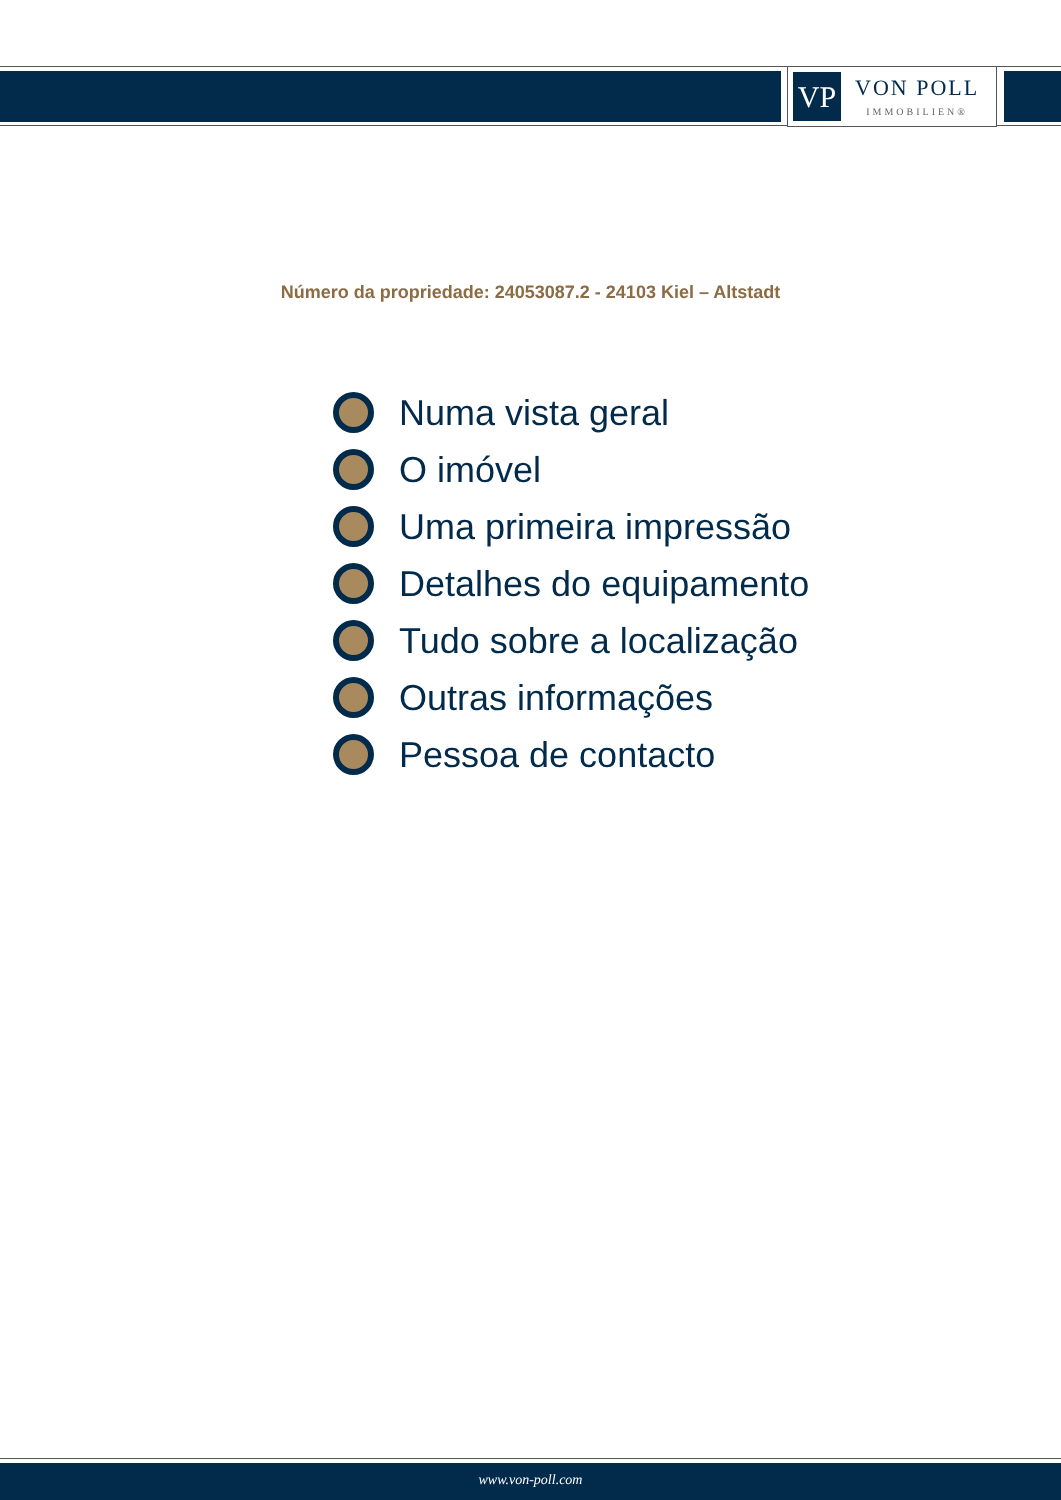VP
VON POLL
IMMOBILIEN®
Número da propriedade: 24053087.2 - 24103 Kiel – Altstadt
Numa vista geral
O imóvel
Uma primeira impressão
Detalhes do equipamento
Tudo sobre a localização
Outras informações
Pessoa de contacto
www.von-poll.com